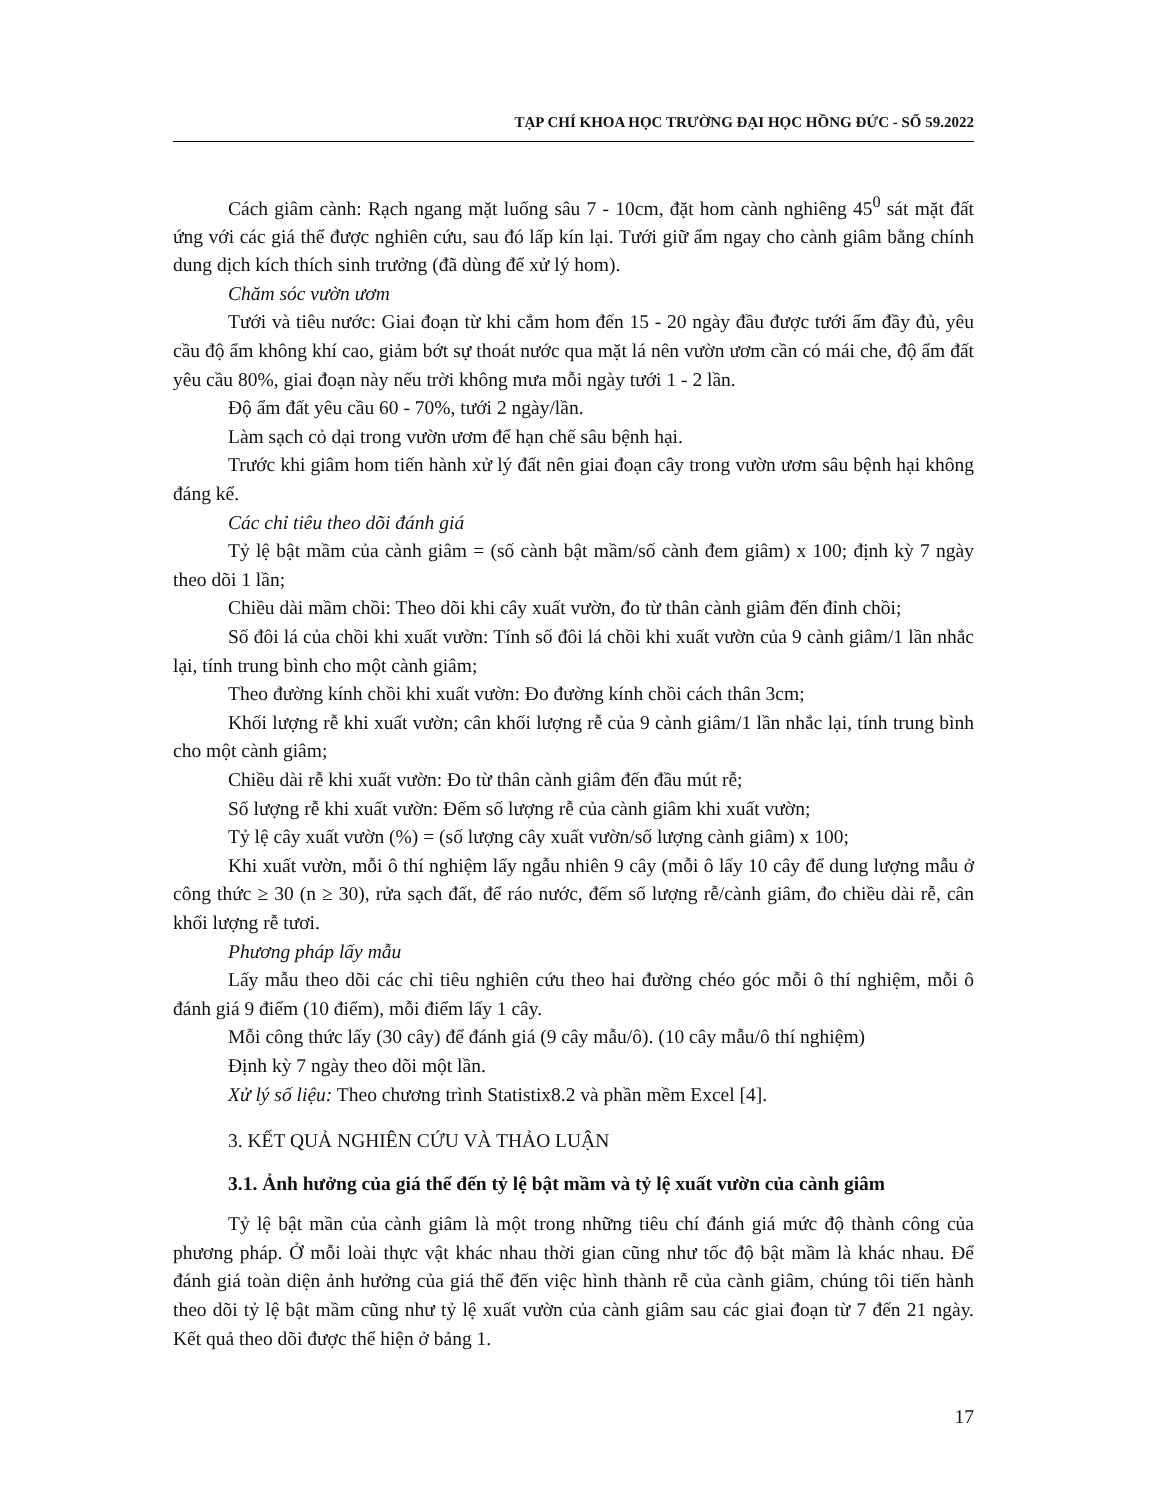TẠP CHÍ KHOA HỌC TRƯỜNG ĐẠI HỌC HỒNG ĐỨC - SỐ 59.2022
Cách giâm cành: Rạch ngang mặt luống sâu 7 - 10cm, đặt hom cành nghiêng 45<sup>0</sup> sát mặt đất ứng với các giá thể được nghiên cứu, sau đó lấp kín lại. Tưới giữ ẩm ngay cho cành giâm bằng chính dung dịch kích thích sinh trưởng (đã dùng để xử lý hom).
Chăm sóc vườn ươm
Tưới và tiêu nước: Giai đoạn từ khi cắm hom đến 15 - 20 ngày đầu được tưới ẩm đầy đủ, yêu cầu độ ẩm không khí cao, giảm bớt sự thoát nước qua mặt lá nên vườn ươm cần có mái che, độ ẩm đất yêu cầu 80%, giai đoạn này nếu trời không mưa mỗi ngày tưới 1 - 2 lần.
Độ ẩm đất yêu cầu 60 - 70%, tưới 2 ngày/lần.
Làm sạch cỏ dại trong vườn ươm để hạn chế sâu bệnh hại.
Trước khi giâm hom tiến hành xử lý đất nên giai đoạn cây trong vườn ươm sâu bệnh hại không đáng kể.
Các chỉ tiêu theo dõi đánh giá
Tỷ lệ bật mầm của cành giâm = (số cành bật mầm/số cành đem giâm) x 100; định kỳ 7 ngày theo dõi 1 lần;
Chiều dài mầm chồi: Theo dõi khi cây xuất vườn, đo từ thân cành giâm đến đỉnh chồi;
Số đôi lá của chồi khi xuất vườn: Tính số đôi lá chồi khi xuất vườn của 9 cành giâm/1 lần nhắc lại, tính trung bình cho một cành giâm;
Theo đường kính chồi khi xuất vườn: Đo đường kính chồi cách thân 3cm;
Khối lượng rễ khi xuất vườn; cân khối lượng rễ của 9 cành giâm/1 lần nhắc lại, tính trung bình cho một cành giâm;
Chiều dài rễ khi xuất vườn: Đo từ thân cành giâm đến đầu mút rễ;
Số lượng rễ khi xuất vườn: Đếm số lượng rễ của cành giâm khi xuất vườn;
Tỷ lệ cây xuất vườn (%) = (số lượng cây xuất vườn/số lượng cành giâm) x 100;
Khi xuất vườn, mỗi ô thí nghiệm lấy ngẫu nhiên 9 cây (mỗi ô lấy 10 cây để dung lượng mẫu ở công thức ≥ 30 (n ≥ 30), rửa sạch đất, để ráo nước, đếm số lượng rễ/cành giâm, đo chiều dài rễ, cân khối lượng rễ tươi.
Phương pháp lấy mẫu
Lấy mẫu theo dõi các chỉ tiêu nghiên cứu theo hai đường chéo góc mỗi ô thí nghiệm, mỗi ô đánh giá 9 điểm (10 điểm), mỗi điểm lấy 1 cây.
Mỗi công thức lấy (30 cây) để đánh giá (9 cây mẫu/ô). (10 cây mẫu/ô thí nghiệm)
Định kỳ 7 ngày theo dõi một lần.
Xử lý số liệu: Theo chương trình Statistix8.2 và phần mềm Excel [4].
3. KẾT QUẢ NGHIÊN CỨU VÀ THẢO LUẬN
3.1. Ảnh hưởng của giá thể đến tỷ lệ bật mầm và tỷ lệ xuất vườn của cành giâm
Tỷ lệ bật mần của cành giâm là một trong những tiêu chí đánh giá mức độ thành công của phương pháp. Ở mỗi loài thực vật khác nhau thời gian cũng như tốc độ bật mầm là khác nhau. Để đánh giá toàn diện ảnh hưởng của giá thể đến việc hình thành rễ của cành giâm, chúng tôi tiến hành theo dõi tỷ lệ bật mầm cũng như tỷ lệ xuất vườn của cành giâm sau các giai đoạn từ 7 đến 21 ngày. Kết quả theo dõi được thể hiện ở bảng 1.
17